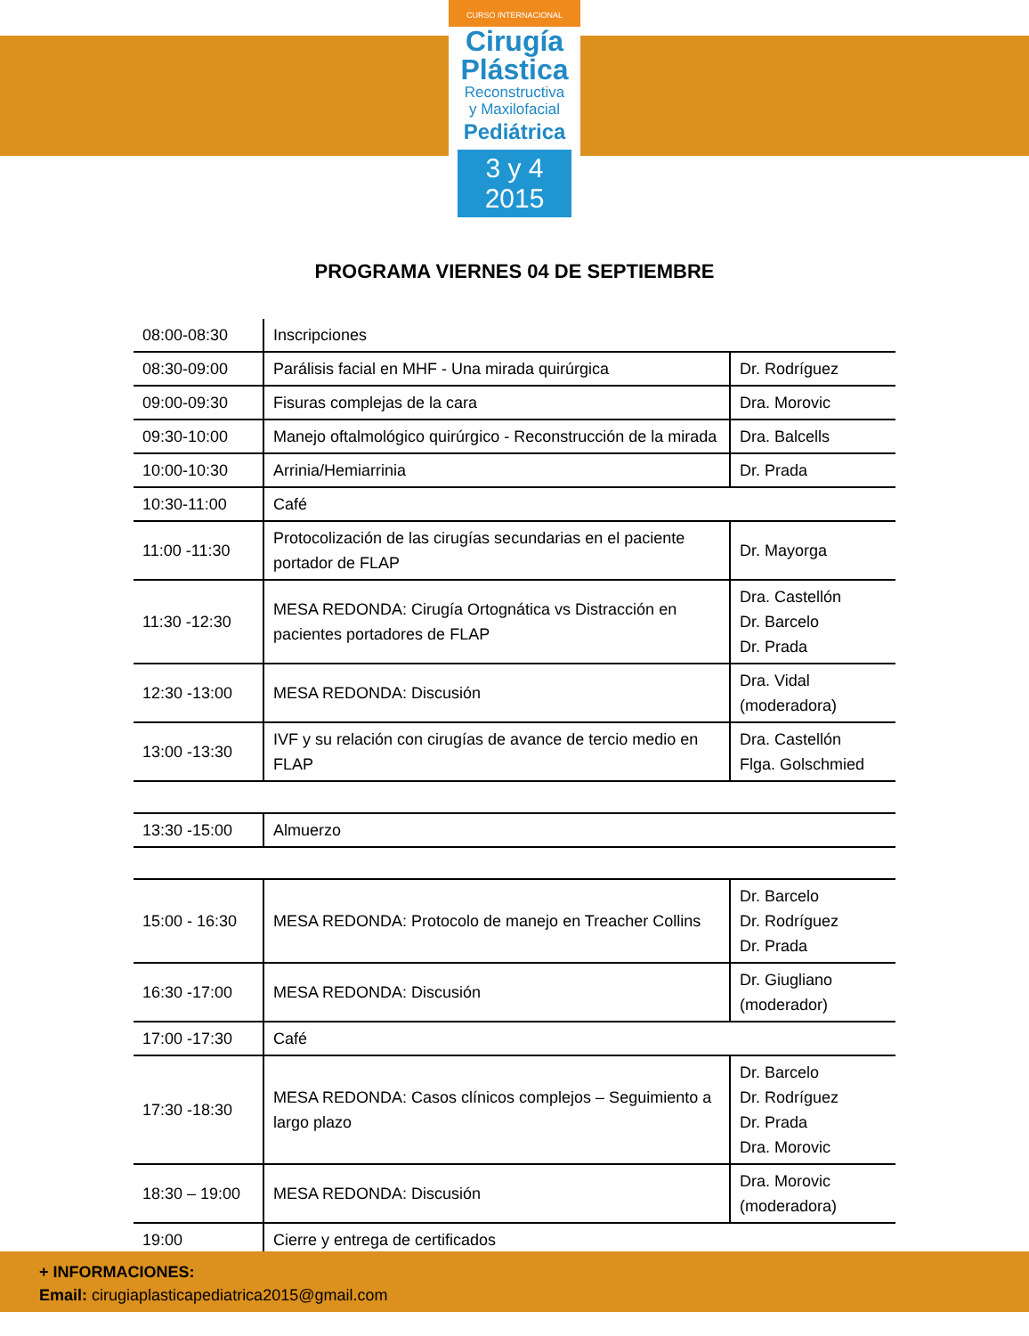CURSO INTERNACIONAL
Cirugía
Plástica
Reconstructiva
y Maxilofacial
Pediátrica
3 y 4 2015
PROGRAMA VIERNES 04 DE SEPTIEMBRE
| 08:00-08:30 | Inscripciones | |
| 08:30-09:00 | Parálisis facial en MHF - Una mirada quirúrgica | Dr. Rodríguez |
| 09:00-09:30 | Fisuras complejas de la cara | Dra. Morovic |
| 09:30-10:00 | Manejo oftalmológico quirúrgico - Reconstrucción de la mirada | Dra. Balcells |
| 10:00-10:30 | Arrinia/Hemiarrinia | Dr. Prada |
| 10:30-11:00 | Café | |
| 11:00 -11:30 | Protocolización de las cirugías secundarias en el paciente portador de FLAP | Dr. Mayorga |
| 11:30 -12:30 | MESA REDONDA: Cirugía Ortognática vs Distracción en pacientes portadores de FLAP | Dra. Castellón Dr. Barcelo Dr. Prada |
| 12:30 -13:00 | MESA REDONDA: Discusión | Dra. Vidal (moderadora) |
| 13:00 -13:30 | IVF y su relación con cirugías de avance de tercio medio en FLAP | Dra. Castellón Flga. Golschmied |
| 13:30 -15:00 | Almuerzo | |
| 15:00 - 16:30 | MESA REDONDA: Protocolo de manejo en Treacher Collins | Dr. Barcelo Dr. Rodríguez Dr. Prada |
| 16:30 -17:00 | MESA REDONDA: Discusión | Dr. Giugliano (moderador) |
| 17:00 -17:30 | Café | |
| 17:30 -18:30 | MESA REDONDA: Casos clínicos complejos – Seguimiento a largo plazo | Dr. Barcelo Dr. Rodríguez Dr. Prada Dra. Morovic |
| 18:30 – 19:00 | MESA REDONDA: Discusión | Dra. Morovic (moderadora) |
| 19:00 | Cierre y entrega de certificados | |
+ INFORMACIONES:
Email: cirugiaplasticapediatrica2015@gmail.com